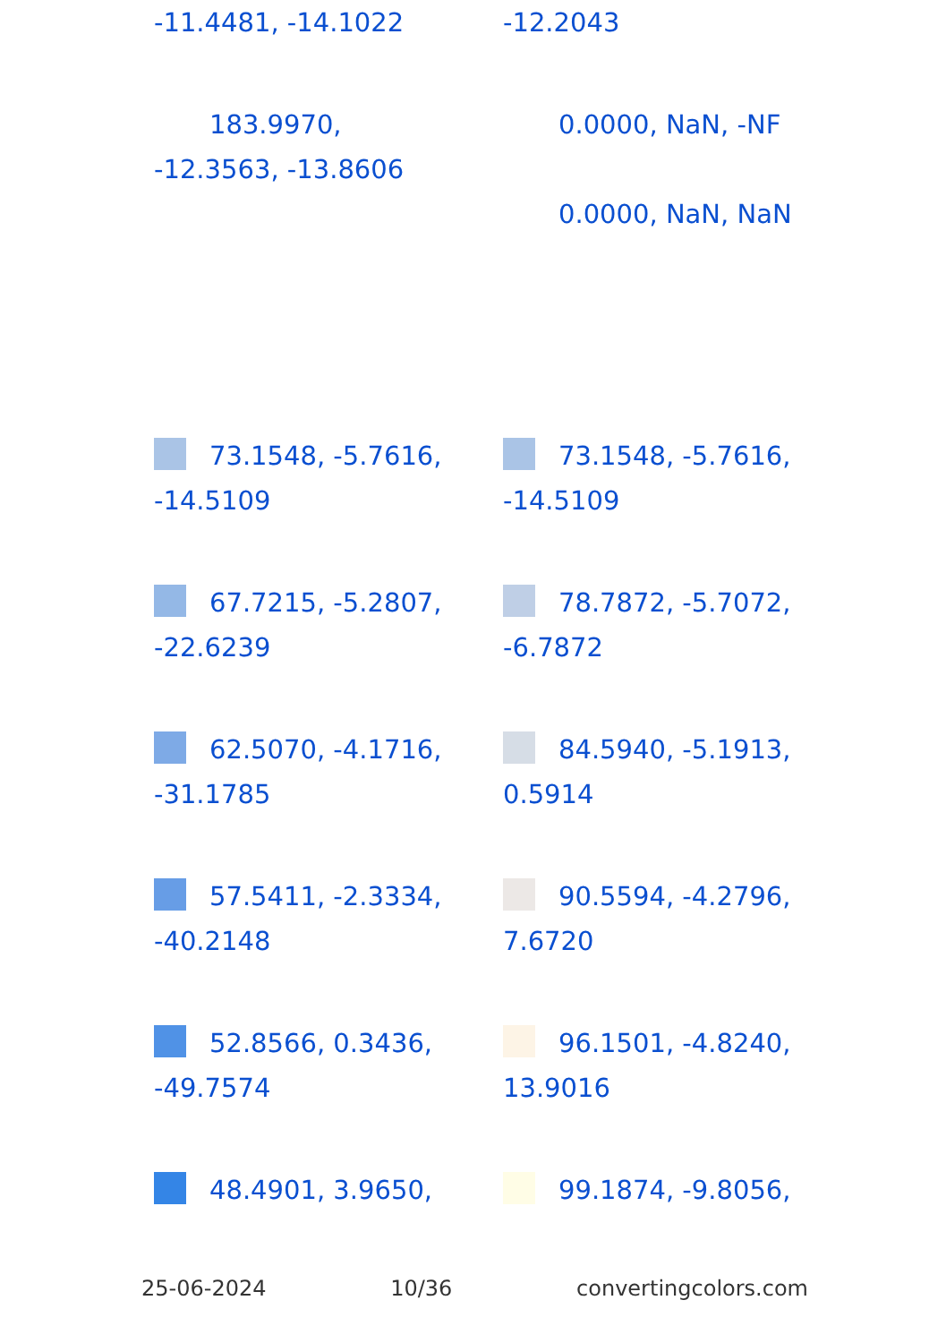-11.4481, -14.1022 -12.2043
183.9970,
-12.3563, -13.8606
0.0000, NaN, -NF
0.0000, NaN, NaN
73.1548, -5.7616,
-14.5109
73.1548, -5.7616,
-14.5109
67.7215, -5.2807,
-22.6239
78.7872, -5.7072,
-6.7872
62.5070, -4.1716,
-31.1785
84.5940, -5.1913,
0.5914
57.5411, -2.3334,
-40.2148
90.5594, -4.2796,
7.6720
52.8566, 0.3436,
-49.7574
96.1501, -4.8240,
13.9016
48.4901, 3.9650, 99.1874, -9.8056,
25-06-2024 10/36 convertingcolors.com